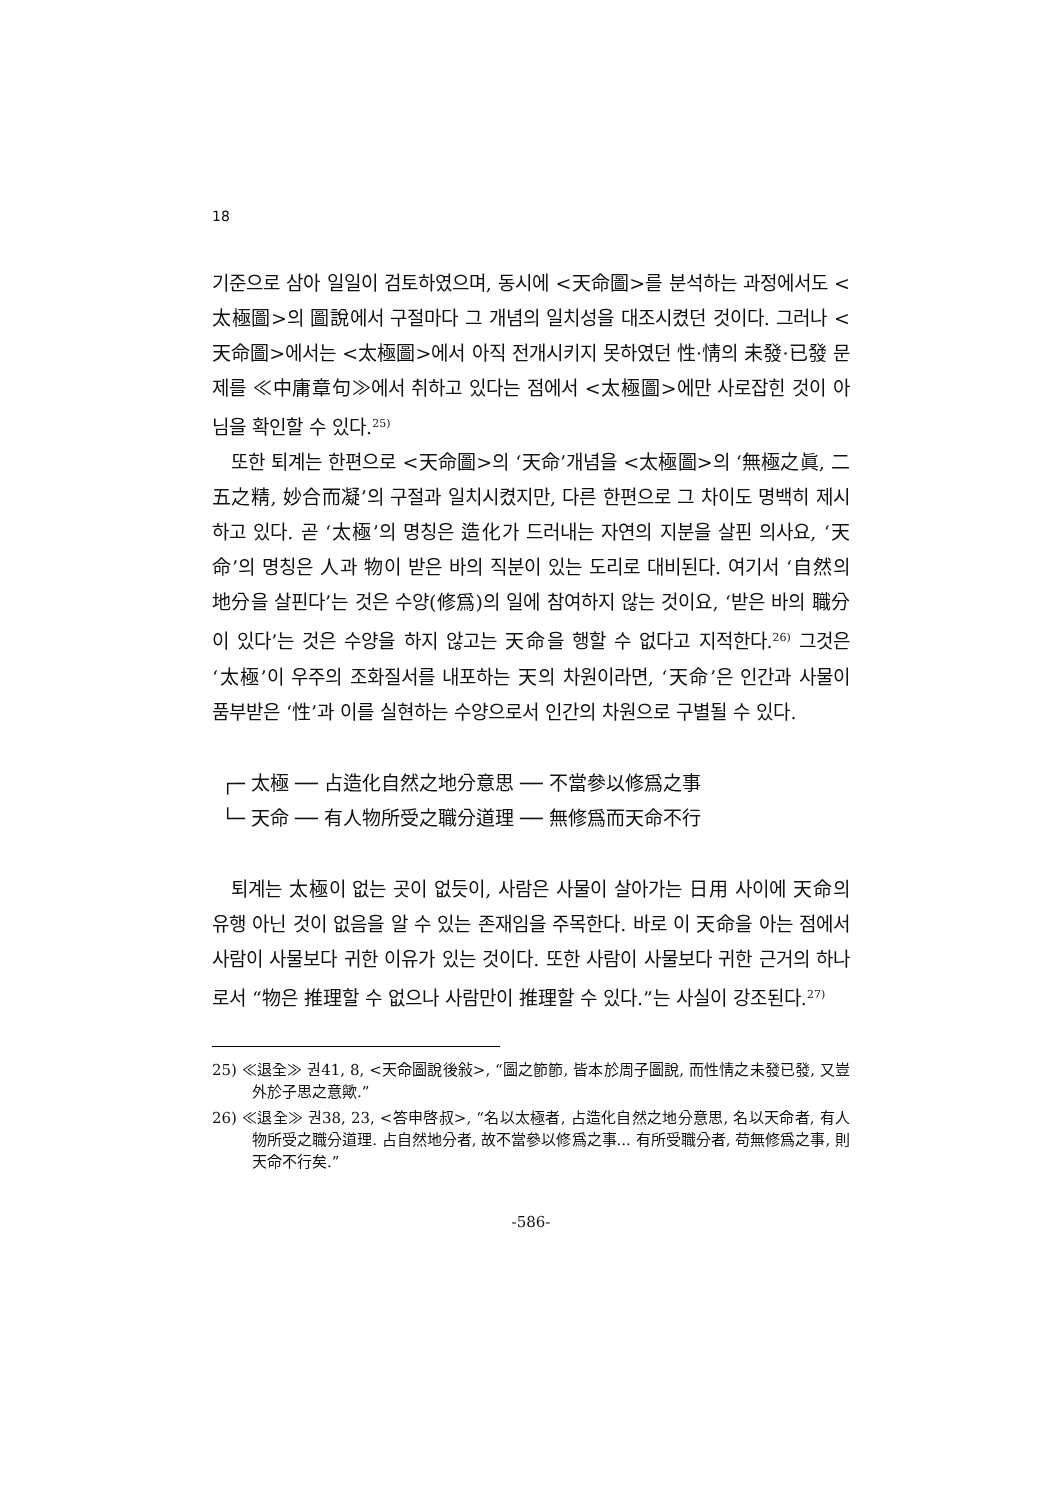18
기준으로 삼아 일일이 검토하였으며, 동시에 <天命圖>를 분석하는 과정에서도 <太極圖>의 圖說에서 구절마다 그 개념의 일치성을 대조시켰던 것이다. 그러나 <天命圖>에서는 <太極圖>에서 아직 전개시키지 못하였던 性·情의 未發·已發 문제를 ≪中庸章句≫에서 취하고 있다는 점에서 <太極圖>에만 사로잡힌 것이 아님을 확인할 수 있다.<sup>25)</sup>
또한 퇴계는 한편으로 <天命圖>의 ‘天命’개념을 <太極圖>의 ‘無極之眞, 二五之精, 妙合而凝’의 구절과 일치시켰지만, 다른 한편으로 그 차이도 명백히 제시하고 있다. 곧 ‘太極’의 명칭은 造化가 드러내는 자연의 지분을 살핀 의사요, ‘天命’의 명칭은 人과 物이 받은 바의 직분이 있는 도리로 대비된다. 여기서 ‘自然의 地分을 살핀다’는 것은 수양(修爲)의 일에 참여하지 않는 것이요, ‘받은 바의 職分이 있다’는 것은 수양을 하지 않고는 天命을 행할 수 없다고 지적한다.<sup>26)</sup> 그것은 ‘太極’이 우주의 조화질서를 내포하는 天의 차원이라면, ‘天命’은 인간과 사물이 품부받은 ‘性’과 이를 실현하는 수양으로서 인간의 차원으로 구별될 수 있다.
┌─ 太極 ── 占造化自然之地分意思 ── 不當參以修爲之事
└─ 天命 ── 有人物所受之職分道理 ── 無修爲而天命不行
퇴계는 太極이 없는 곳이 없듯이, 사람은 사물이 살아가는 日用 사이에 天命의 유행 아닌 것이 없음을 알 수 있는 존재임을 주목한다. 바로 이 天命을 아는 점에서 사람이 사물보다 귀한 이유가 있는 것이다. 또한 사람이 사물보다 귀한 근거의 하나로서 “物은 推理할 수 없으나 사람만이 推理할 수 있다.”는 사실이 강조된다.<sup>27)</sup>
25) ≪退全≫ 권41, 8, <天命圖說後敍>, “圖之節節, 皆本於周子圖說, 而性情之未發已發, 又豈外於子思之意歟.”
26) ≪退全≫ 권38, 23, <答申啓叔>, “名以太極者, 占造化自然之地分意思, 名以天命者, 有人物所受之職分道理. 占自然地分者, 故不當參以修爲之事... 有所受職分者, 苟無修爲之事, 則天命不行矣.”
-586-